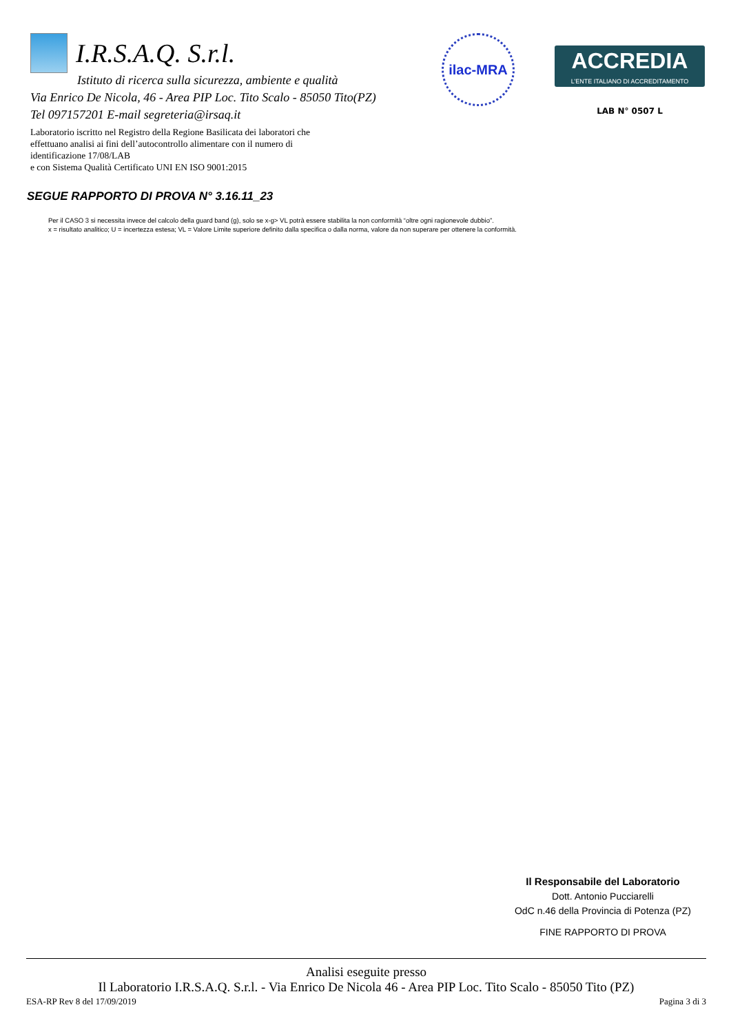I.R.S.A.Q. S.r.l.
Istituto di ricerca sulla sicurezza, ambiente e qualità
Via Enrico De Nicola, 46 - Area PIP Loc. Tito Scalo - 85050 Tito(PZ)
Tel 097157201 E-mail segreteria@irsaq.it
Laboratorio iscritto nel Registro della Regione Basilicata dei laboratori che
effettuano analisi ai fini dell’autocontrollo alimentare con il numero di
identificazione 17/08/LAB
e con Sistema Qualità Certificato UNI EN ISO 9001:2015
ilac-MRA
ACCREDIA
L’ENTE ITALIANO DI ACCREDITAMENTO
LAB N° 0507 L
SEGUE RAPPORTO DI PROVA N° 3.16.11_23
Per il CASO 3 si necessita invece del calcolo della guard band (g), solo se x-g> VL potrà essere stabilita la non conformità “oltre ogni ragionevole dubbio”.
x = risultato analitico; U = incertezza estesa; VL = Valore Limite superiore definito dalla specifica o dalla norma, valore da non superare per ottenere la conformità.
Il Responsabile del Laboratorio
Dott. Antonio Pucciarelli
OdC n.46 della Provincia di Potenza (PZ)
FINE RAPPORTO DI PROVA
Analisi eseguite presso
Il Laboratorio I.R.S.A.Q. S.r.l. - Via Enrico De Nicola 46 - Area PIP Loc. Tito Scalo - 85050 Tito (PZ)
ESA-RP Rev 8 del 17/09/2019 Pagina 3 di 3